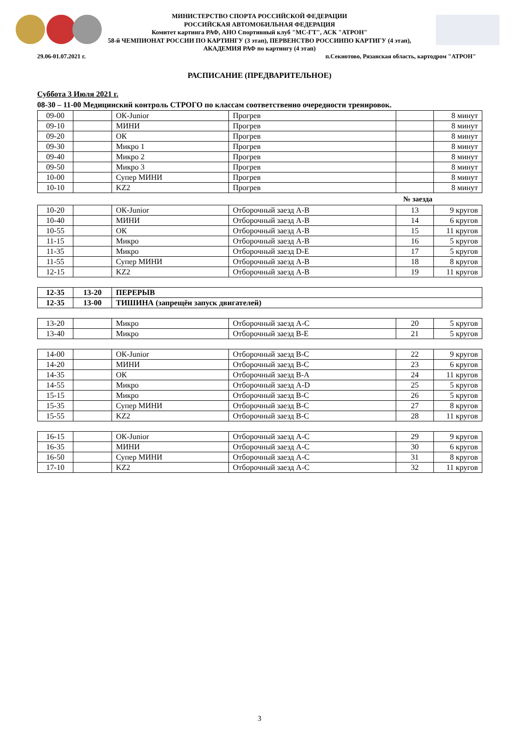МИНИСТЕРСТВО СПОРТА РОССИЙСКОЙ ФЕДЕРАЦИИ
РОССИЙСКАЯ АВТОМОБИЛЬНАЯ ФЕДЕРАЦИЯ
Комитет картинга РАФ, АНО Спортивный клуб "МС-ГТ", АСК "АТРОН"
58-й ЧЕМПИОНАТ РОССИИ ПО КАРТИНГУ (3 этап), ПЕРВЕНСТВО РОССИИПО КАРТИГУ (4 этап),
АКАДЕМИЯ РАФ по картингу (4 этап)
29.06-01.07.2021 г.
п.Секиотово, Рязанская область, картодром "АТРОН"
РАСПИСАНИЕ (ПРЕДВАРИТЕЛЬНОЕ)
Суббота 3 Июля 2021 г.
08-30 – 11-00 Медицинский контроль СТРОГО по классам соответственно очередности тренировок.
| 09-00 | | ОК-Junior | Прогрев | | 8 минут |
| 09-10 | | МИНИ | Прогрев | | 8 минут |
| 09-20 | | ОК | Прогрев | | 8 минут |
| 09-30 | | Микро 1 | Прогрев | | 8 минут |
| 09-40 | | Микро 2 | Прогрев | | 8 минут |
| 09-50 | | Микро 3 | Прогрев | | 8 минут |
| 10-00 | | Супер МИНИ | Прогрев | | 8 минут |
| 10-10 | | KZ2 | Прогрев | | 8 минут |
№ заезда
| 10-20 | | ОК-Junior | Отборочный заезд A-B | 13 | 9 кругов |
| 10-40 | | МИНИ | Отборочный заезд A-B | 14 | 6 кругов |
| 10-55 | | ОК | Отборочный заезд A-B | 15 | 11 кругов |
| 11-15 | | Микро | Отборочный заезд A-B | 16 | 5 кругов |
| 11-35 | | Микро | Отборочный заезд D-E | 17 | 5 кругов |
| 11-55 | | Супер МИНИ | Отборочный заезд A-B | 18 | 8 кругов |
| 12-15 | | KZ2 | Отборочный заезд A-B | 19 | 11 кругов |
| 12-35 | 13-20 | ПЕРЕРЫВ |
| 12-35 | 13-00 | ТИШИНА (запрещён запуск двигателей) |
| 13-20 | | Микро | Отборочный заезд A-C | 20 | 5 кругов |
| 13-40 | | Микро | Отборочный заезд B-E | 21 | 5 кругов |
| 14-00 | | ОК-Junior | Отборочный заезд B-C | 22 | 9 кругов |
| 14-20 | | МИНИ | Отборочный заезд B-C | 23 | 6 кругов |
| 14-35 | | ОК | Отборочный заезд B-A | 24 | 11 кругов |
| 14-55 | | Микро | Отборочный заезд A-D | 25 | 5 кругов |
| 15-15 | | Микро | Отборочный заезд B-C | 26 | 5 кругов |
| 15-35 | | Супер МИНИ | Отборочный заезд B-C | 27 | 8 кругов |
| 15-55 | | KZ2 | Отборочный заезд B-C | 28 | 11 кругов |
| 16-15 | | ОК-Junior | Отборочный заезд A-C | 29 | 9 кругов |
| 16-35 | | МИНИ | Отборочный заезд A-C | 30 | 6 кругов |
| 16-50 | | Супер МИНИ | Отборочный заезд A-C | 31 | 8 кругов |
| 17-10 | | KZ2 | Отборочный заезд A-C | 32 | 11 кругов |
3